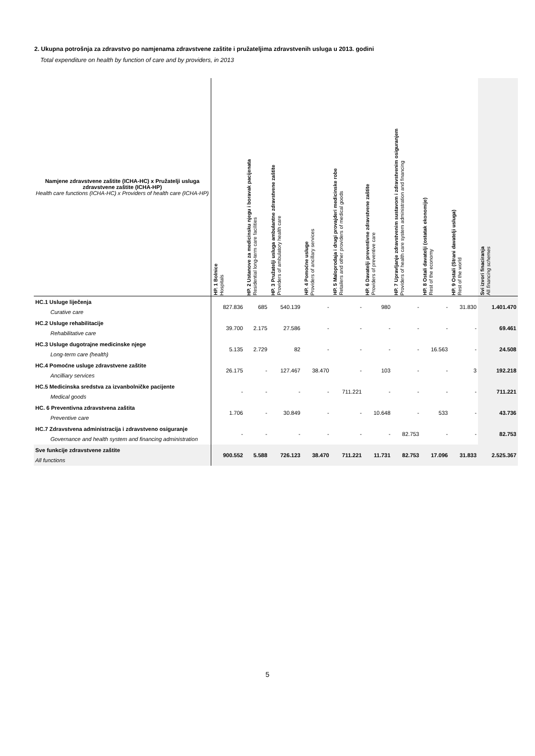2. Ukupna potrošnja za zdravstvo po namjenama zdravstvene zaštite i pružateljima zdravstvenih usluga u 2013. godini
Total expenditure on health by function of care and by providers, in 2013
| Namjene zdravstvene zaštite (ICHA-HC) x Pružatelji usluga zdravstvene zaštite (ICHA-HP) Health care functions (ICHA-HC) x Providers of health care (ICHA-HP) | HP. 1 Bolnice Hospitals | HP. 2 Ustanove za medicinsku njegu i boravak pacijenata Residential long-term care facilities | HP. 3 Pružatelji usluga ambulantne zdravstvene zaštite Providers of ambulatory health care | HP. 4 Pomoćne usluge Providers of ancillary services | HP. 5 Maloprodaja i drugi provajderi medicinske robe Retailers and other providers of medical goods | HP. 6 Davatelji preventivne zdravstvene zaštite Providers of preventive care | HP. 7 Upravljanje zdravstvenim sustavom i zdravstvenim osiguranjem Providers of health care system administration and financing | HP. 8 Ostali davatelji (ostatak ekonomije) Rest of the economy | HP. 9 Ostali (Strani davatelji usluga) Rest of the world | Svi izvori finaciranja All financing schemes |
| --- | --- | --- | --- | --- | --- | --- | --- | --- | --- | --- |
| HC.1 Usluge liječenja Curative care | 827.836 | 685 | 540.139 | - | - | 980 | - | - | 31.830 | 1.401.470 |
| HC.2 Usluge rehabilitacije Rehabilitative care | 39.700 | 2.175 | 27.586 | - | - | - | - | - | - | 69.461 |
| HC.3 Usluge dugotrajne medicinske njege Long-term care (health) | 5.135 | 2.729 | 82 | - | - | - | - | 16.563 | - | 24.508 |
| HC.4 Pomoćne usluge zdravstvene zaštite Ancilliary services | 26.175 | - | 127.467 | 38.470 | - | 103 | - | - | 3 | 192.218 |
| HC.5 Medicinska sredstva za izvanbolničke pacijente Medical goods | - | - | - | - | 711.221 | - | - | - | - | 711.221 |
| HC. 6 Preventivna zdravstvena zaštita Preventive care | 1.706 | - | 30.849 | - | - | 10.648 | - | 533 | - | 43.736 |
| HC.7 Zdravstvena administracija i zdravstveno osiguranje Governance and health system and financing administration | - | - | - | - | - | - | 82.753 | - | - | 82.753 |
| Sve funkcije zdravstvene zaštite All functions | 900.552 | 5.588 | 726.123 | 38.470 | 711.221 | 11.731 | 82.753 | 17.096 | 31.833 | 2.525.367 |
5